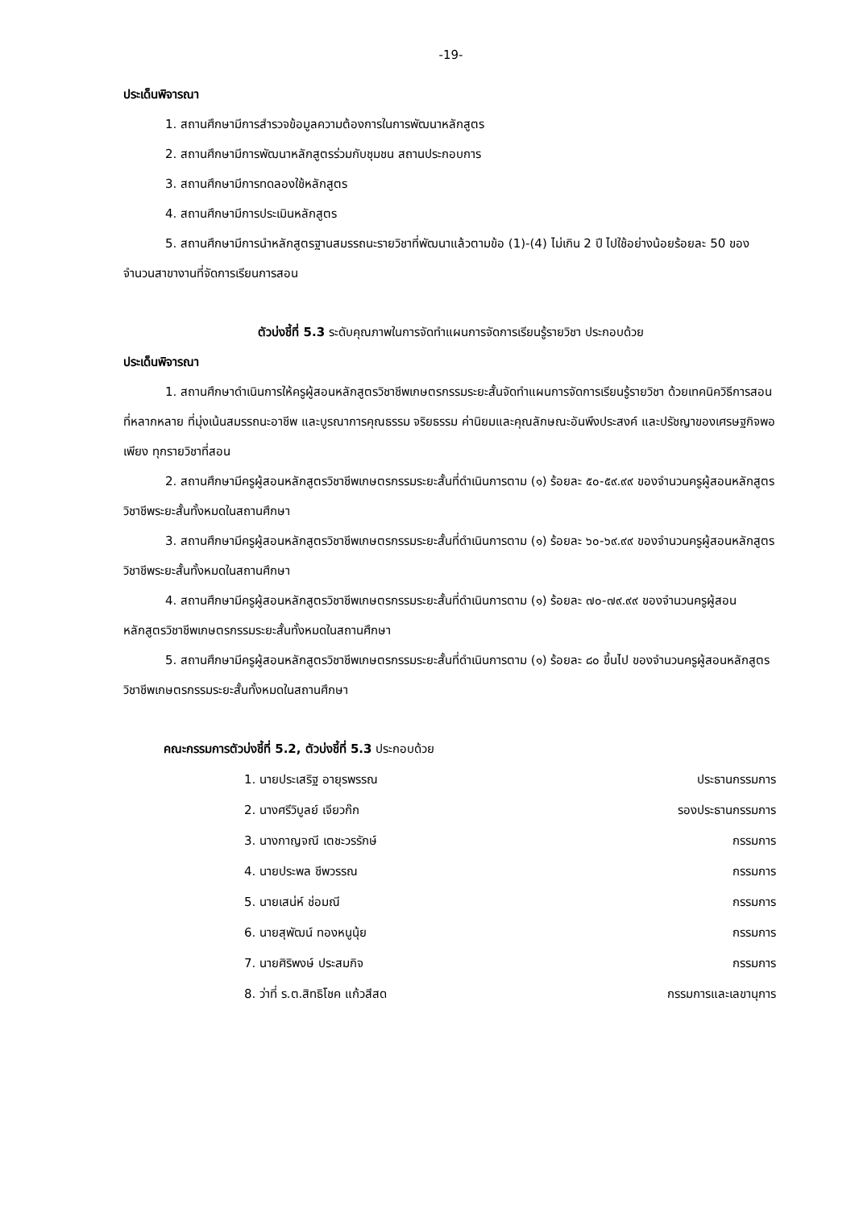-19-
ประเด็นพิจารณา
1. สถานศึกษามีการสำรวจข้อมูลความต้องการในการพัฒนาหลักสูตร
2. สถานศึกษามีการพัฒนาหลักสูตรร่วมกับชุมชน สถานประกอบการ
3. สถานศึกษามีการทดลองใช้หลักสูตร
4. สถานศึกษามีการประเมินหลักสูตร
5. สถานศึกษามีการนำหลักสูตรฐานสมรรถนะรายวิชาที่พัฒนาแล้วตามข้อ (1)-(4) ไม่เกิน 2 ปี ไปใช้อย่างน้อยร้อยละ 50 ของจำนวนสาขางานที่จัดการเรียนการสอน
ตัวบ่งชี้ที่ 5.3 ระดับคุณภาพในการจัดทำแผนการจัดการเรียนรู้รายวิชา ประกอบด้วย
ประเด็นพิจารณา
1. สถานศึกษาดำเนินการให้ครูผู้สอนหลักสูตรวิชาชีพเกษตรกรรมระยะสั้นจัดทำแผนการจัดการเรียนรู้รายวิชา ด้วยเทคนิควิธีการสอนที่หลากหลาย ที่มุ่งเน้นสมรรถนะอาชีพ และบูรณาการคุณธรรม จริยธรรม ค่านิยมและคุณลักษณะอันพึงประสงค์ และปรัชญาของเศรษฐกิจพอเพียง ทุกรายวิชาที่สอน
2. สถานศึกษามีครูผู้สอนหลักสูตรวิชาชีพเกษตรกรรมระยะสั้นที่ดำเนินการตาม (๑) ร้อยละ ๕๐-๕๙.๙๙ ของจำนวนครูผู้สอนหลักสูตรวิชาชีพระยะสั้นทั้งหมดในสถานศึกษา
3. สถานศึกษามีครูผู้สอนหลักสูตรวิชาชีพเกษตรกรรมระยะสั้นที่ดำเนินการตาม (๑) ร้อยละ ๖๐-๖๙.๙๙ ของจำนวนครูผู้สอนหลักสูตรวิชาชีพระยะสั้นทั้งหมดในสถานศึกษา
4. สถานศึกษามีครูผู้สอนหลักสูตรวิชาชีพเกษตรกรรมระยะสั้นที่ดำเนินการตาม (๑) ร้อยละ ๗๐-๗๙.๙๙ ของจำนวนครูผู้สอนหลักสูตรวิชาชีพเกษตรกรรมระยะสั้นทั้งหมดในสถานศึกษา
5. สถานศึกษามีครูผู้สอนหลักสูตรวิชาชีพเกษตรกรรมระยะสั้นที่ดำเนินการตาม (๑) ร้อยละ ๘๐ ขึ้นไป ของจำนวนครูผู้สอนหลักสูตรวิชาชีพเกษตรกรรมระยะสั้นทั้งหมดในสถานศึกษา
คณะกรรมการตัวบ่งชี้ที่ 5.2, ตัวบ่งชี้ที่ 5.3 ประกอบด้วย
| 1. นายประเสริฐ อายุรพรรณ | ประธานกรรมการ |
| 2. นางศรีวิบูลย์ เจียวก๊ก | รองประธานกรรมการ |
| 3. นางกาญจณี เตชะวรรักษ์ | กรรมการ |
| 4. นายประพล ชีพวรรณ | กรรมการ |
| 5. นายเสน่ห์ ช่อมณี | กรรมการ |
| 6. นายสุพัฒน์ ทองหนูนุ้ย | กรรมการ |
| 7. นายศิริพงษ์ ประสมกิจ | กรรมการ |
| 8. ว่าที่ ร.ต.สิทธิโชค แก้วสีสด | กรรมการและเลขานุการ |